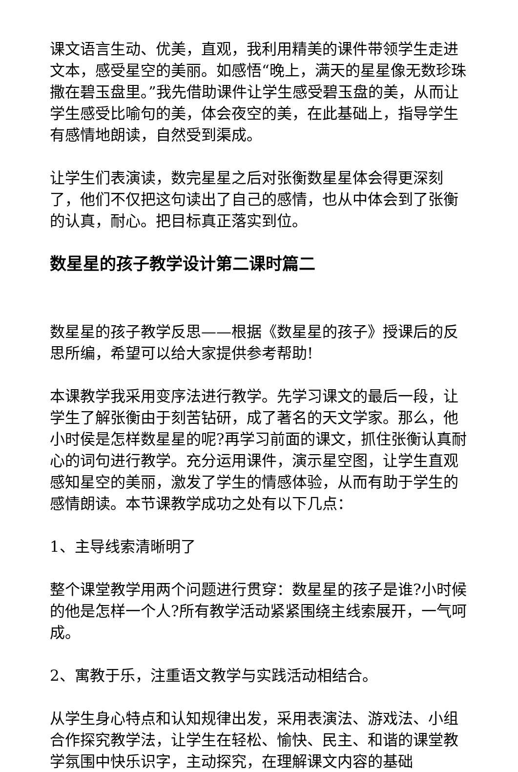课文语言生动、优美，直观，我利用精美的课件带领学生走进文本，感受星空的美丽。如感悟“晚上，满天的星星像无数珍珠撒在碧玉盘里。”我先借助课件让学生感受碧玉盘的美，从而让学生感受比喻句的美，体会夜空的美，在此基础上，指导学生有感情地朗读，自然受到渠成。
让学生们表演读，数完星星之后对张衡数星星体会得更深刻了，他们不仅把这句读出了自己的感情，也从中体会到了张衡的认真，耐心。把目标真正落实到位。
数星星的孩子教学设计第二课时篇二
数星星的孩子教学反思——根据《数星星的孩子》授课后的反思所编，希望可以给大家提供参考帮助!
本课教学我采用变序法进行教学。先学习课文的最后一段，让学生了解张衡由于刻苦钻研，成了著名的天文学家。那么，他小时侯是怎样数星星的呢?再学习前面的课文，抓住张衡认真耐心的词句进行教学。充分运用课件，演示星空图，让学生直观感知星空的美丽，激发了学生的情感体验，从而有助于学生的感情朗读。本节课教学成功之处有以下几点：
1、主导线索清晰明了
整个课堂教学用两个问题进行贯穿：数星星的孩子是谁?小时候的他是怎样一个人?所有教学活动紧紧围绕主线索展开，一气呵成。
2、寓教于乐，注重语文教学与实践活动相结合。
从学生身心特点和认知规律出发，采用表演法、游戏法、小组合作探究教学法，让学生在轻松、愉快、民主、和谐的课堂教学氛围中快乐识字，主动探究，在理解课文内容的基础